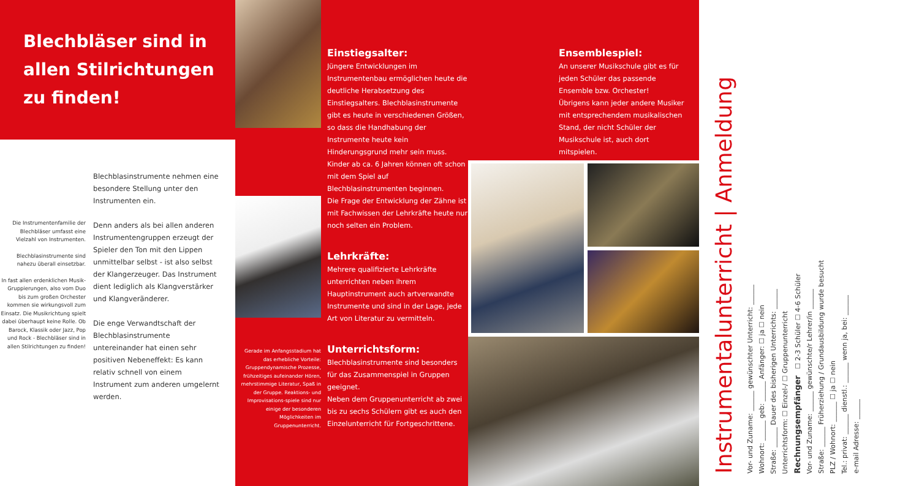Blechbläser sind in allen Stilrichtungen zu finden!
Die Instrumentenfamilie der Blechbläser umfasst eine Vielzahl von Instrumenten.
Blechblasinstrumente sind nahezu überall einsetzbar.
In fast allen erdenklichen Musik-Gruppierungen, also vom Duo bis zum großen Orchester kommen sie wirkungsvoll zum Einsatz. Die Musikrichtung spielt dabei überhaupt keine Rolle. Ob Barock, Klassik oder Jazz, Pop und Rock - Blechbläser sind in allen Stilrichtungen zu finden!
Blechblasinstrumente nehmen eine besondere Stellung unter den Instrumenten ein.
Denn anders als bei allen anderen Instrumentengruppen erzeugt der Spieler den Ton mit den Lippen unmittelbar selbst - ist also selbst der Klangerzeuger. Das Instrument dient lediglich als Klangverstärker und Klangveränderer.
Die enge Verwandtschaft der Blechblasinstrumente untereinander hat einen sehr positiven Nebeneffekt: Es kann relativ schnell von einem Instrument zum anderen umgelernt werden.
Gerade im Anfangsstadium hat das erhebliche Vorteile: Gruppendynamische Prozesse, frühzeitiges aufeinander Hören, mehrstimmige Literatur, Spaß in der Gruppe. Reaktions- und Improvisations-spiele sind nur einige der besonderen Möglichkeiten im Gruppenunterricht.
Einstiegsalter:
Jüngere Entwicklungen im Instrumentenbau ermöglichen heute die deutliche Herabsetzung des Einstiegsalters. Blechblasinstrumente gibt es heute in verschiedenen Größen, so dass die Handhabung der Instrumente heute kein Hinderungsgrund mehr sein muss. Kinder ab ca. 6 Jahren können oft schon mit dem Spiel auf Blechblasinstrumenten beginnen.
Die Frage der Entwicklung der Zähne ist mit Fachwissen der Lehrkräfte heute nur noch selten ein Problem.
Lehrkräfte:
Mehrere qualifizierte Lehrkräfte unterrichten neben ihrem Hauptinstrument auch artverwandte Instrumente und sind in der Lage, jede Art von Literatur zu vermitteln.
Unterrichtsform:
Blechblasinstrumente sind besonders für das Zusammenspiel in Gruppen geeignet.
Neben dem Gruppenunterricht ab zwei bis zu sechs Schülern gibt es auch den Einzelunterricht für Fortgeschrittene.
Ensemblespiel:
An unserer Musikschule gibt es für jeden Schüler das passende Ensemble bzw. Orchester!
Übrigens kann jeder andere Musiker mit entsprechendem musikalischen Stand, der nicht Schüler der Musikschule ist, auch dort mitspielen.
Instrumentalunterricht | Anmeldung
Vor- und Zuname: ______ gewünschter Unterricht: ______
Wohnort: ______ geb: ______ Anfänger: ☐ ja ☐ nein
Straße: ______ Dauer des bisherigen Unterrichts: ______
Unterrichtsform: ☐ Einzel-/ ☐ Gruppenunterricht
Rechnungsempfänger ☐ 2-3 Schüler ☐ 4-6 Schüler
Vor- und Zuname: ______ gewünschte/r Lehrer/in ______
Straße: ______ Früherziehung / Grundausbildung wurde besucht
PLZ / Wohnort: ______ ☐ ja ☐ nein
Tel.: privat: ______ dienstl.: ______ wenn ja, bei: ______
e-mail Adresse: ______